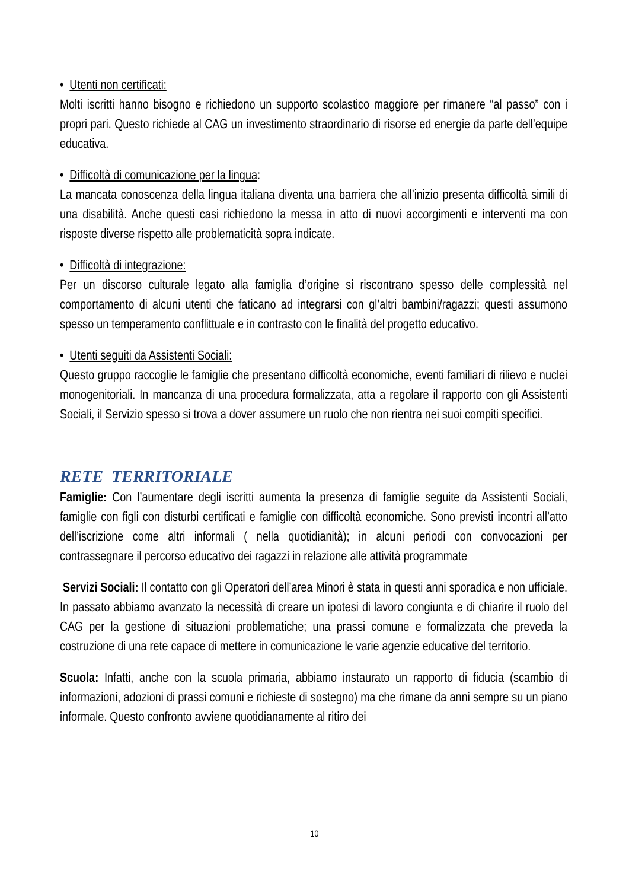• Utenti non certificati:
Molti iscritti hanno bisogno e richiedono un supporto scolastico maggiore per rimanere “al passo” con i propri pari. Questo richiede al CAG un investimento straordinario di risorse ed energie da parte dell’equipe educativa.
• Difficoltà di comunicazione per la lingua:
La mancata conoscenza della lingua italiana diventa una barriera che all’inizio presenta difficoltà simili di una disabilità. Anche questi casi richiedono la messa in atto di nuovi accorgimenti e interventi ma con risposte diverse rispetto alle problematicità sopra indicate.
• Difficoltà di integrazione:
Per un discorso culturale legato alla famiglia d’origine si riscontrano spesso delle complessità nel comportamento di alcuni utenti che faticano ad integrarsi con gl’altri bambini/ragazzi; questi assumono spesso un temperamento conflittuale e in contrasto con le finalità del progetto educativo.
• Utenti seguiti da Assistenti Sociali:
Questo gruppo raccoglie le famiglie che presentano difficoltà economiche, eventi familiari di rilievo e nuclei monogenitoriali. In mancanza di una procedura formalizzata, atta a regolare il rapporto con gli Assistenti Sociali, il Servizio spesso si trova a dover assumere un ruolo che non rientra nei suoi compiti specifici.
RETE TERRITORIALE
Famiglie: Con l’aumentare degli iscritti aumenta la presenza di famiglie seguite da Assistenti Sociali, famiglie con figli con disturbi certificati e famiglie con difficoltà economiche. Sono previsti incontri all’atto dell’iscrizione come altri informali ( nella quotidianità); in alcuni periodi con convocazioni per contrassegnare il percorso educativo dei ragazzi in relazione alle attività programmate
Servizi Sociali: Il contatto con gli Operatori dell’area Minori è stata in questi anni sporadica e non ufficiale. In passato abbiamo avanzato la necessità di creare un ipotesi di lavoro congiunta e di chiarire il ruolo del CAG per la gestione di situazioni problematiche; una prassi comune e formalizzata che preveda la costruzione di una rete capace di mettere in comunicazione le varie agenzie educative del territorio.
Scuola: Infatti, anche con la scuola primaria, abbiamo instaurato un rapporto di fiducia (scambio di informazioni, adozioni di prassi comuni e richieste di sostegno) ma che rimane da anni sempre su un piano informale. Questo confronto avviene quotidianamente al ritiro dei
10